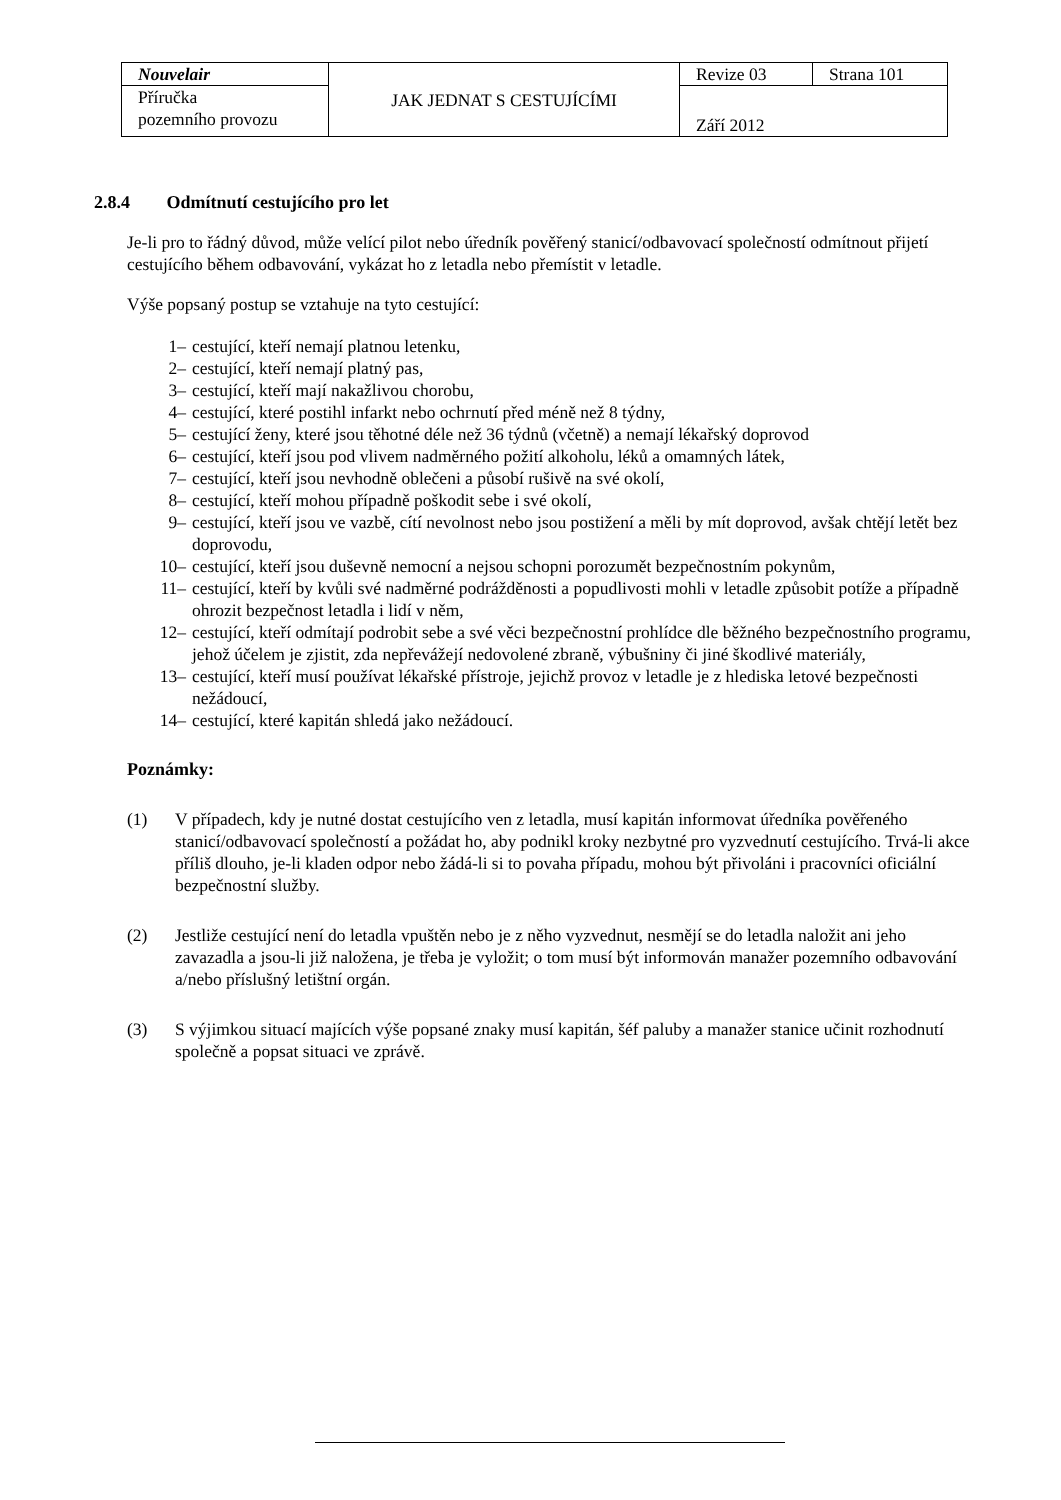| Nouvelair | JAK JEDNAT S CESTUJÍCÍMI | Revize 03 | Strana 101 |
| Příručka pozemního provozu | | Září 2012 | |
2.8.4 Odmítnutí cestujícího pro let
Je-li pro to řádný důvod, může velící pilot nebo úředník pověřený stanicí/odbavovací společností odmítnout přijetí cestujícího během odbavování, vykázat ho z letadla nebo přemístit v letadle.
Výše popsaný postup se vztahuje na tyto cestující:
1– cestující, kteří nemají platnou letenku,
2– cestující, kteří nemají platný pas,
3– cestující, kteří mají nakažlivou chorobu,
4– cestující, které postihl infarkt nebo ochrnutí před méně než 8 týdny,
5– cestující ženy, které jsou těhotné déle než 36 týdnů (včetně) a nemají lékařský doprovod
6– cestující, kteří jsou pod vlivem nadměrného požití alkoholu, léků a omamných látek,
7– cestující, kteří jsou nevhodně oblečeni a působí rušivě na své okolí,
8– cestující, kteří mohou případně poškodit sebe i své okolí,
9– cestující, kteří jsou ve vazbě, cítí nevolnost nebo jsou postižení a měli by mít doprovod, avšak chtějí letět bez doprovodu,
10– cestující, kteří jsou duševně nemocní a nejsou schopni porozumět bezpečnostním pokynům,
11– cestující, kteří by kvůli své nadměrné podrážděnosti a popudlivosti mohli v letadle způsobit potíže a případně ohrozit bezpečnost letadla i lidí v něm,
12– cestující, kteří odmítají podrobit sebe a své věci bezpečnostní prohlídce dle běžného bezpečnostního programu, jehož účelem je zjistit, zda nepřevážejí nedovolené zbraně, výbušniny či jiné škodlivé materiály,
13– cestující, kteří musí používat lékařské přístroje, jejichž provoz v letadle je z hlediska letové bezpečnosti nežádoucí,
14– cestující, které kapitán shledá jako nežádoucí.
Poznámky:
(1) V případech, kdy je nutné dostat cestujícího ven z letadla, musí kapitán informovat úředníka pověřeného stanicí/odbavovací společností a požádat ho, aby podnikl kroky nezbytné pro vyzvednutí cestujícího. Trvá-li akce příliš dlouho, je-li kladen odpor nebo žádá-li si to povaha případu, mohou být přivoláni i pracovníci oficiální bezpečnostní služby.
(2) Jestliže cestující není do letadla vpuštěn nebo je z něho vyzvednut, nesmějí se do letadla naložit ani jeho zavazadla a jsou-li již naložena, je třeba je vyložit; o tom musí být informován manažer pozemního odbavování a/nebo příslušný letištní orgán.
(3) S výjimkou situací majících výše popsané znaky musí kapitán, šéf paluby a manažer stanice učinit rozhodnutí společně a popsat situaci ve zprávě.